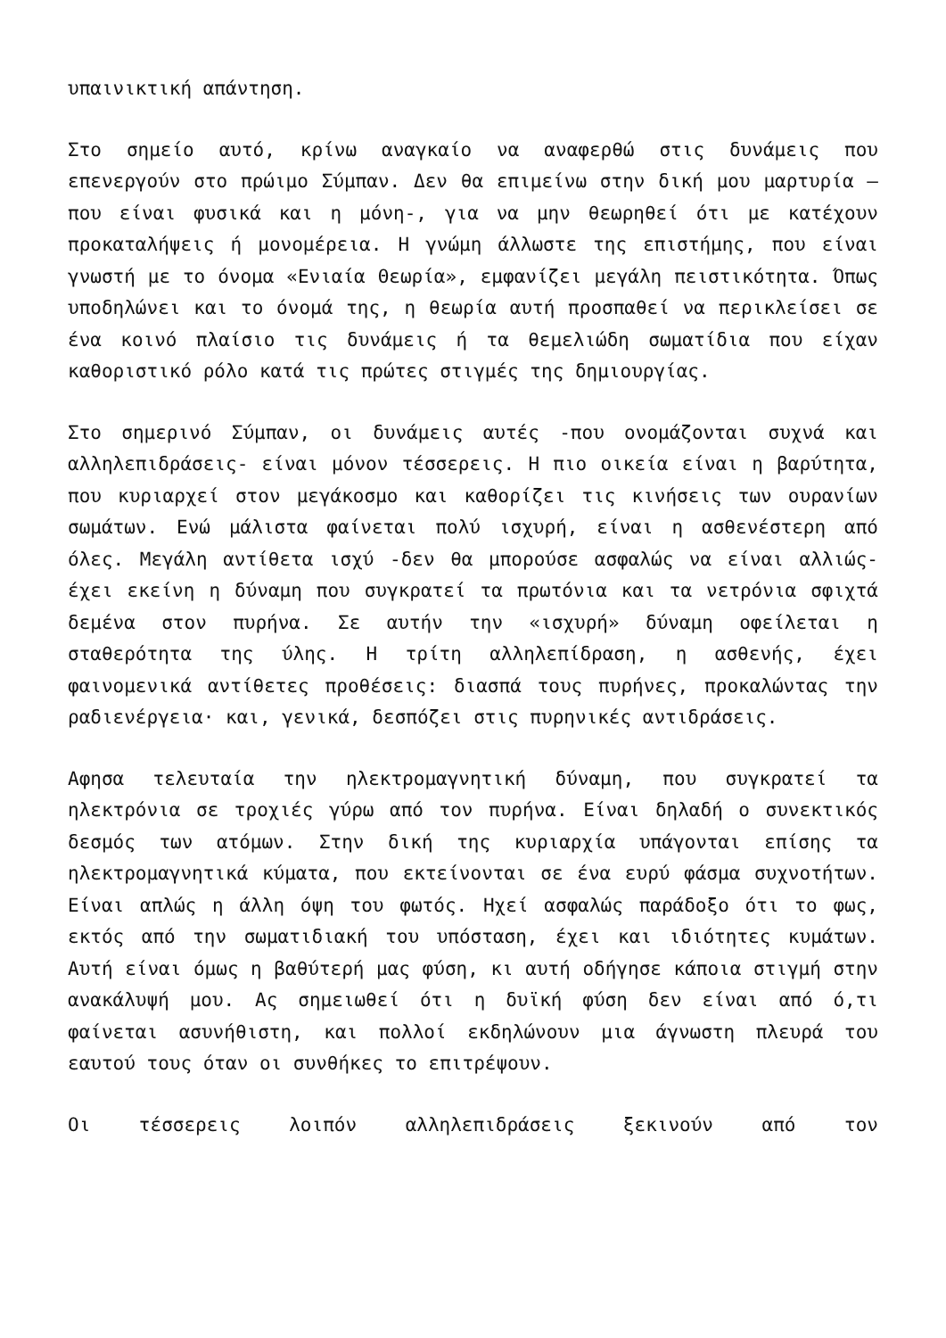υπαινικτική απάντηση.
Στο σημείο αυτό, κρίνω αναγκαίο να αναφερθώ στις δυνάμεις που επενεργούν στο πρώιμο Σύμπαν. Δεν θα επιμείνω στην δική μου μαρτυρία — που είναι φυσικά και η μόνη-, για να μην θεωρηθεί ότι με κατέχουν προκαταλήψεις ή μονομέρεια. Η γνώμη άλλωστε της επιστήμης, που είναι γνωστή με το όνομα «Ενιαία Θεωρία», εμφανίζει μεγάλη πειστικότητα. Όπως υποδηλώνει και το όνομά της, η θεωρία αυτή προσπαθεί να περικλείσει σε ένα κοινό πλαίσιο τις δυνάμεις ή τα θεμελιώδη σωματίδια που είχαν καθοριστικό ρόλο κατά τις πρώτες στιγμές της δημιουργίας.
Στο σημερινό Σύμπαν, οι δυνάμεις αυτές -που ονομάζονται συχνά και αλληλεπιδράσεις- είναι μόνον τέσσερεις. Η πιο οικεία είναι η βαρύτητα, που κυριαρχεί στον μεγάκοσμο και καθορίζει τις κινήσεις των ουρανίων σωμάτων. Ενώ μάλιστα φαίνεται πολύ ισχυρή, είναι η ασθενέστερη από όλες. Μεγάλη αντίθετα ισχύ -δεν θα μπορούσε ασφαλώς να είναι αλλιώς- έχει εκείνη η δύναμη που συγκρατεί τα πρωτόνια και τα νετρόνια σφιχτά δεμένα στον πυρήνα. Σε αυτήν την «ισχυρή» δύναμη οφείλεται η σταθερότητα της ύλης. Η τρίτη αλληλεπίδραση, η ασθενής, έχει φαινομενικά αντίθετες προθέσεις: διασπά τους πυρήνες, προκαλώντας την ραδιενέργεια· και, γενικά, δεσπόζει στις πυρηνικές αντιδράσεις.
Αφησα τελευταία την ηλεκτρομαγνητική δύναμη, που συγκρατεί τα ηλεκτρόνια σε τροχιές γύρω από τον πυρήνα. Είναι δηλαδή ο συνεκτικός δεσμός των ατόμων. Στην δική της κυριαρχία υπάγονται επίσης τα ηλεκτρομαγνητικά κύματα, που εκτείνονται σε ένα ευρύ φάσμα συχνοτήτων. Είναι απλώς η άλλη όψη του φωτός. Ηχεί ασφαλώς παράδοξο ότι το φως, εκτός από την σωματιδιακή του υπόσταση, έχει και ιδιότητες κυμάτων. Αυτή είναι όμως η βαθύτερή μας φύση, κι αυτή οδήγησε κάποια στιγμή στην ανακάλυψή μου. Ας σημειωθεί ότι η δυϊκή φύση δεν είναι από ό,τι φαίνεται ασυνήθιστη, και πολλοί εκδηλώνουν μια άγνωστη πλευρά του εαυτού τους όταν οι συνθήκες το επιτρέψουν.
Οι τέσσερεις λοιπόν αλληλεπιδράσεις ξεκινούν από τον